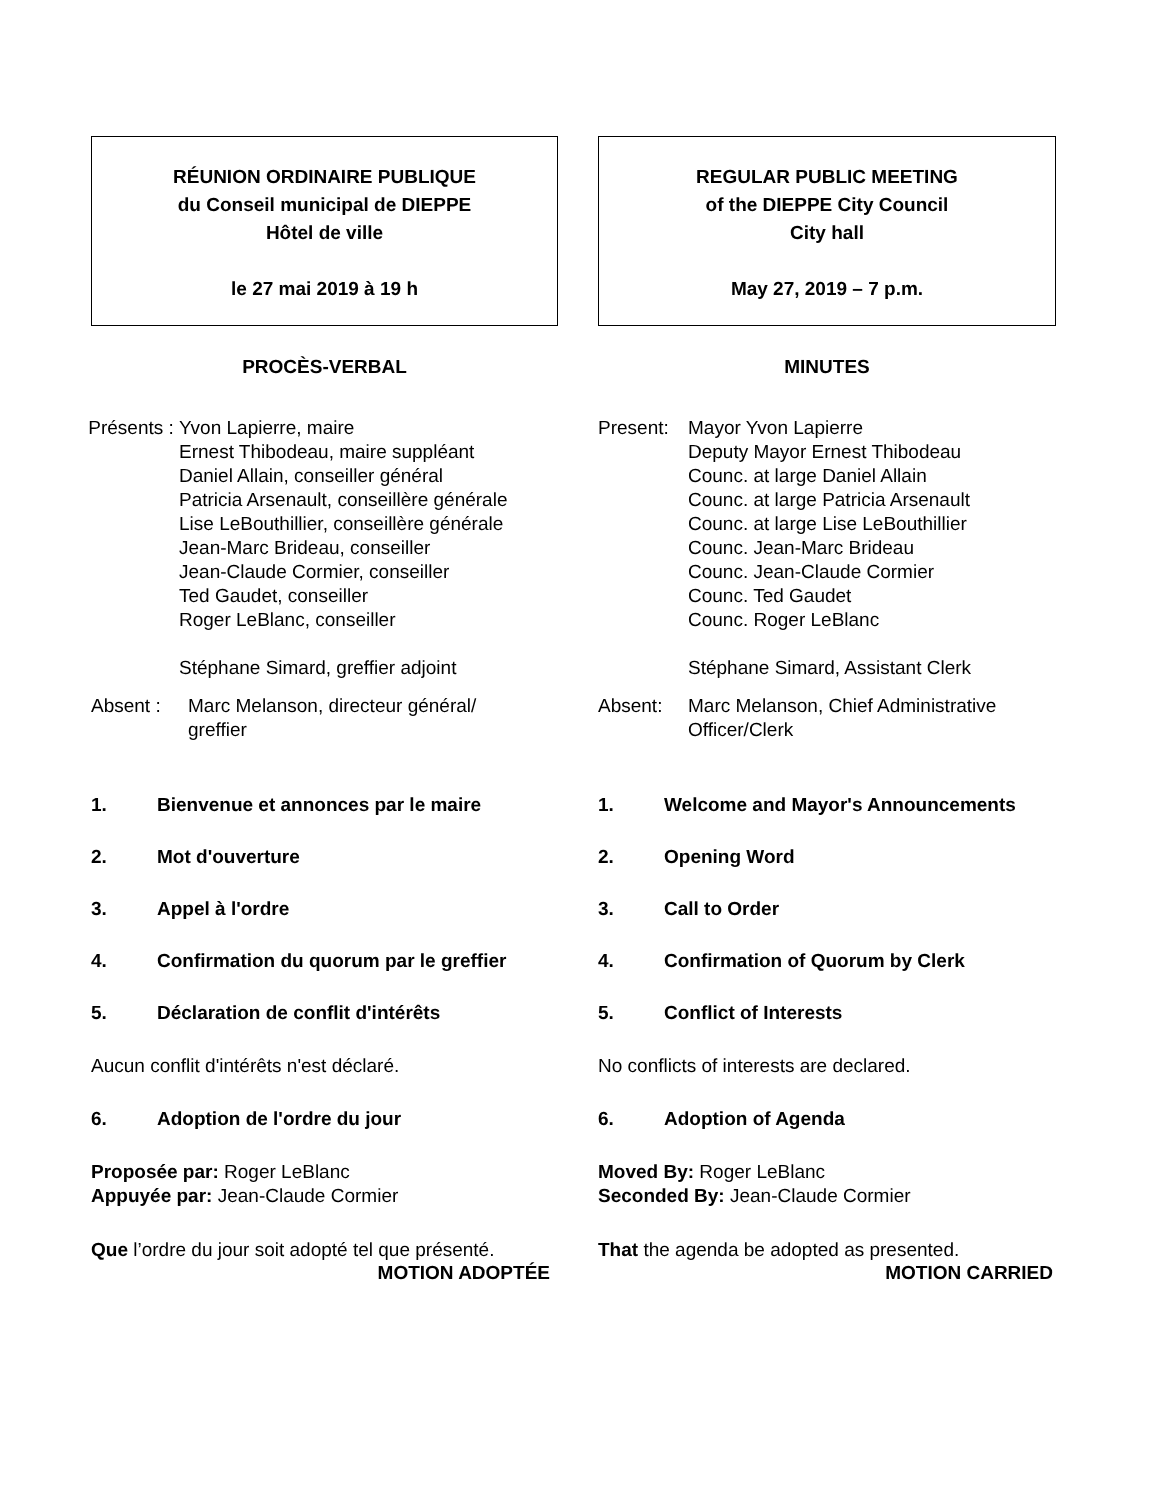RÉUNION ORDINAIRE PUBLIQUE
du Conseil municipal de DIEPPE
Hôtel de ville
le 27 mai 2019 à 19 h
PROCÈS-VERBAL
Présents :
Yvon Lapierre, maire
Ernest Thibodeau, maire suppléant
Daniel Allain, conseiller général
Patricia Arsenault, conseillère générale
Lise LeBouthillier, conseillère générale
Jean-Marc Brideau, conseiller
Jean-Claude Cormier, conseiller
Ted Gaudet, conseiller
Roger LeBlanc, conseiller
Stéphane Simard, greffier adjoint
Absent : Marc Melanson, directeur général/
greffier
1. Bienvenue et annonces par le maire
2. Mot d'ouverture
3. Appel à l'ordre
4. Confirmation du quorum par le greffier
5. Déclaration de conflit d'intérêts
Aucun conflit d'intérêts n'est déclaré.
6. Adoption de l'ordre du jour
Proposée par: Roger LeBlanc
Appuyée par: Jean-Claude Cormier
Que l’ordre du jour soit adopté tel que présenté.
MOTION ADOPTÉE
REGULAR PUBLIC MEETING
of the DIEPPE City Council
City hall
May 27, 2019 – 7 p.m.
MINUTES
Present:
Mayor Yvon Lapierre
Deputy Mayor Ernest Thibodeau
Counc. at large Daniel Allain
Counc. at large Patricia Arsenault
Counc. at large Lise LeBouthillier
Counc. Jean-Marc Brideau
Counc. Jean-Claude Cormier
Counc. Ted Gaudet
Counc. Roger LeBlanc
Stéphane Simard, Assistant Clerk
Absent: Marc Melanson, Chief Administrative
Officer/Clerk
1. Welcome and Mayor's Announcements
2. Opening Word
3. Call to Order
4. Confirmation of Quorum by Clerk
5. Conflict of Interests
No conflicts of interests are declared.
6. Adoption of Agenda
Moved By: Roger LeBlanc
Seconded By: Jean-Claude Cormier
That the agenda be adopted as presented.
MOTION CARRIED